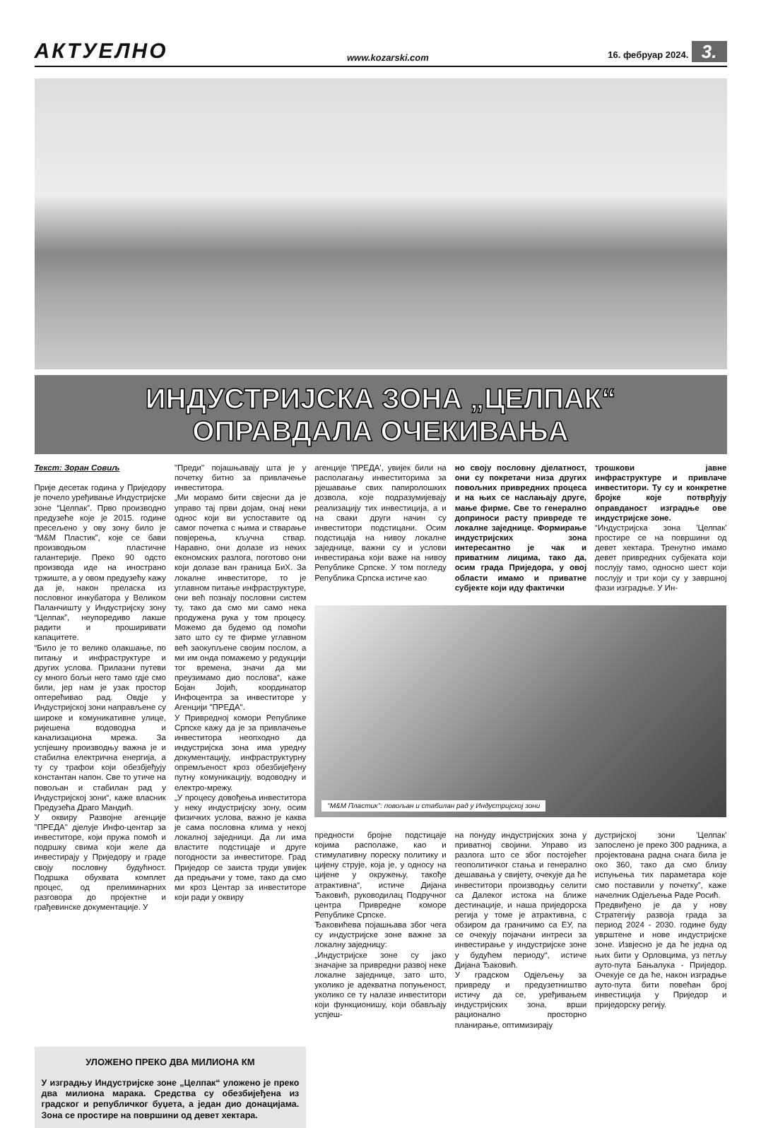АКТУЕЛНО www.kozarski.com 16. фебруар 2024. 3.
ИНДУСТРИЈСКА ЗОНА „ЦЕЛПАК“
ОПРАВДАЛА ОЧЕКИВАЊА
Текст: Зоран Совиљ
Прије десетак година у Приједору је почело уређивање Индустријске зоне “Целпак”. Прво производно предузеће које је 2015. године пресељено у ову зону било је “М&М Пластик”, које се бави производњом пластичне галантерије. Преко 90 одсто производа иде на иностранo тржиште, а у овом предузећу кажу да је, након преласка из пословног инкубатора у Великом Паланчишту у Индустријску зону “Целпак”, неупоредиво лакше радити и проширивати капацитете.
“Било је то велико олакшање, по питању и инфраструктуре и других услова. Прилазни путеви су много бољи него тамо гдје смо били, јер нам је узак простор оптерећивао рад. Овдје у Индустријској зони направљене су широке и комуникативне улице, ријешена водоводна и канализациона мрежа. За успјешну производњу важна је и стабилна електрична енергија, а ту су трафои који обезбјеђују константан напон. Све то утиче на повољан и стабилан рад у Индустријској зони“, каже власник Предузећа Драго Мандић.
У оквиру Развојне агенције "ПРЕДА" дјелује Инфо-центар за инвеститоре, који пружа помоћ и подршку свима који желе да инвестирају у Приједору и граде своју пословну будућност. Подршка обухвата комплет процес, од прелиминарних разговора до пројектне и грађевинске документације. У
"Преди" појашњавају шта је у почетку битно за привлачење инвеститора.
„Ми морамо бити свјесни да је управо тај први дојам, онај неки однос који ви успоставите од самог почетка с њима и стварање повјерења, кључна ствар. Наравно, они долазе из неких економских разлога, поготово они који долазе ван граница БиХ. За локалне инвеститоре, то је углавном питање инфраструктуре, они већ познају пословни систем ту, тако да смо ми само нека продужена рука у том процесу. Можемо да будемо од помоћи зато што су те фирме углавном већ заокупљене својим послом, а ми им онда помажемо у редукцији тог времена, значи да ми преузимамо дио послова“, каже Бојан Јојић, координатор Инфоцентра за инвеститоре у Агенцији "ПРЕДА".
У Привредној комори Републике Српске кажу да је за привлачење инвеститора неопходно да индустријска зона има уредну документацију, инфраструктурну опремљеност кроз обезбијеђену путну комуникацију, водоводну и електро-мрежу.
„У процесу довођења инвеститора у неку индустријску зону, осим физичких услова, важно је каква је сама пословна клима у некој локалној заједници. Да ли има властите подстицаје и друге погодности за инвеститоре. Град Приједор се заиста труди увијек да предњачи у томе, тако да смо ми кроз Центар за инвеститоре који ради у оквиру
агенције 'ПРЕДА', увијек били на располагању инвеститорима за рјешавање свих папиролошких дозвола, које подразумијевају реализацију тих инвестиција, а и на сваки други начин су инвеститори подстицани. Осим подстицаја на нивоу локалне заједнице, важни су и услови инвестирања који важе на нивоу Републике Српске. У том погледу Република Српска истиче као
но своју пословну дјелатност, они су покретачи низа других повољних привредних процеса и на њих се наслањају друге, мање фирме. Све то генерално доприноси расту привреде те локалне заједнице. Формирање индустријских зона интересантно је чак и приватним лицима, тако да, осим града Приједора, у овој области имамо и приватне субјекте који иду фактички
трошкови јавне инфраструктуре и привлаче инвеститори. Ту су и конкретне бројке које потврђују оправданост изградње ове индустријске зоне.
“Индустријска зона 'Целпак' простире се на површини од девет хектара. Тренутно имамо девет привредних субјеката који послују тамо, односно шест који послују и три који су у завршној фази изградње. У Ин-
“М&М Пластик”: повољан и стабилан рад у Индустријској зони
предности бројне подстицаје којима располаже, као и стимулативну пореску политику и цијену струје, која је, у односу на цијене у окружењу, такође атрактивна“, истиче Дијана Ђаковић, руководилац Подручног центра Привредне коморе Републике Српске.
Ђаковићева појашњава због чега су индустријске зоне важне за локалну заједницу:
„Индустријске зоне су јако значајне за привредни развој неке локалне заједнице, зато што, уколико је адекватна попуњеност, уколико се ту налазе инвеститори који функционишу, који обављају успјеш-
на понуду индустријских зона у приватној својини. Управо из разлога што се због постојећег геополитичког стања и генерално дешавања у свијету, очекује да ће инвеститори производњу селити са Далеког истока на ближе дестинације, и наша приједорска регија у томе је атрактивна, с обзиром да граничимо са ЕУ, па се очекују појачани интреси за инвестирање у индустријске зоне у будућем периоду“, истиче Дијана Ђаковић.
У градском Одјељењу за привреду и предузетништво истичу да се, уређивањем индустријских зона, врши рационално просторно планирање, оптимизирају
дустријској зони 'Целпак' запослено је преко 300 радника, а пројектована радна снага била је око 360, тако да смо близу испуњења тих параметара које смо поставили у почетку”, каже начелник Одјељења Раде Росић.
Предвиђено је да у нову Стратегију развоја града за период 2024 - 2030. године буду уврштене и нове индустријске зоне. Извјесно је да ће једна од њих бити у Орловцима, уз петљу ауто-пута Бањалука - Приједор. Очекује се да ће, након изградње ауто-пута бити повећан број инвестиција у Приједор и приједорску регију.
УЛОЖЕНО ПРЕКО ДВА МИЛИОНА КМ
У изградњу Индустријске зоне „Целпак“ уложено је преко два милиона марака. Средства су обезбијеђена из градског и републичког буџета, а један дио донацијама. Зона се простире на површини од девет хектара.